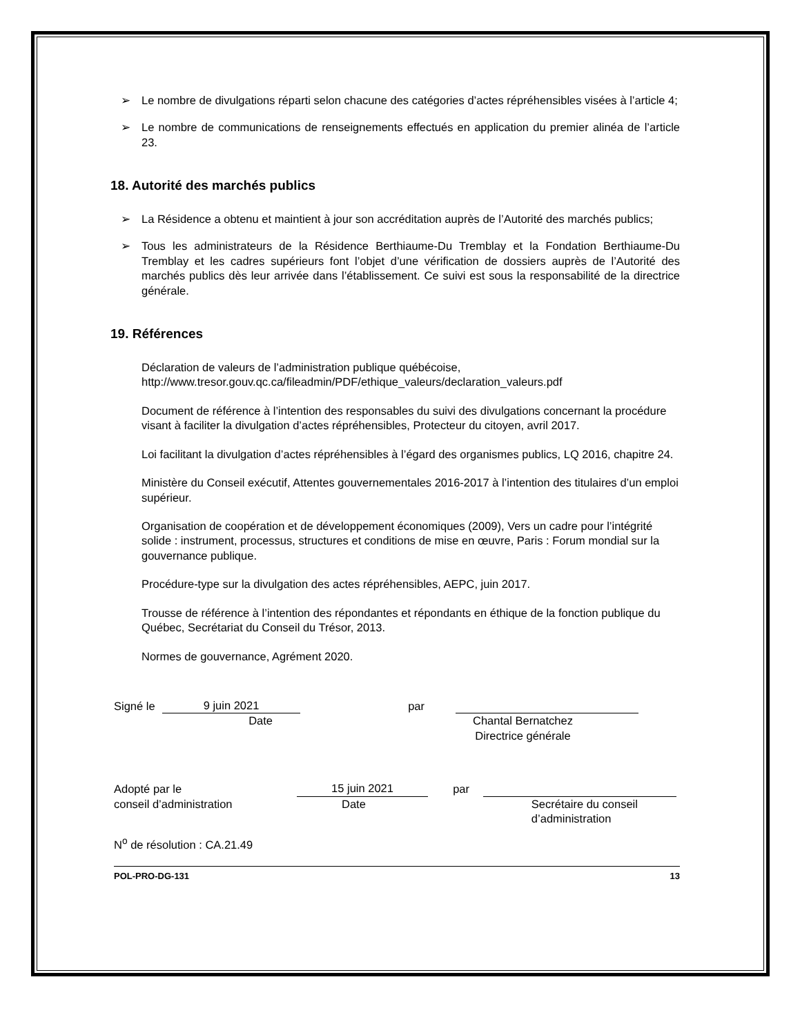➢ Le nombre de divulgations réparti selon chacune des catégories d’actes répréhensibles visées à l’article 4;
➢ Le nombre de communications de renseignements effectués en application du premier alinéa de l’article 23.
18. Autorité des marchés publics
➢ La Résidence a obtenu et maintient à jour son accréditation auprès de l’Autorité des marchés publics;
➢ Tous les administrateurs de la Résidence Berthiaume-Du Tremblay et la Fondation Berthiaume-Du Tremblay et les cadres supérieurs font l’objet d’une vérification de dossiers auprès de l’Autorité des marchés publics dès leur arrivée dans l’établissement. Ce suivi est sous la responsabilité de la directrice générale.
19. Références
Déclaration de valeurs de l’administration publique québécoise,
http://www.tresor.gouv.qc.ca/fileadmin/PDF/ethique_valeurs/declaration_valeurs.pdf
Document de référence à l’intention des responsables du suivi des divulgations concernant la procédure visant à faciliter la divulgation d’actes répréhensibles, Protecteur du citoyen, avril 2017.
Loi facilitant la divulgation d’actes répréhensibles à l’égard des organismes publics, LQ 2016, chapitre 24.
Ministère du Conseil exécutif, Attentes gouvernementales 2016-2017 à l’intention des titulaires d’un emploi supérieur.
Organisation de coopération et de développement économiques (2009), Vers un cadre pour l’intégrité solide : instrument, processus, structures et conditions de mise en œuvre, Paris : Forum mondial sur la gouvernance publique.
Procédure-type sur la divulgation des actes répréhensibles, AEPC, juin 2017.
Trousse de référence à l’intention des répondantes et répondants en éthique de la fonction publique du Québec, Secrétariat du Conseil du Trésor, 2013.
Normes de gouvernance, Agrément 2020.
Signé le
9 juin 2021
par
Date Chantal Bernatchez
Directrice générale
Adopté par le
15 juin 2021
par
conseil d’administration Date Secrétaire du conseil
d’administration
N<sup>o</sup> de résolution : CA.21.49
POL-PRO-DG-131 13